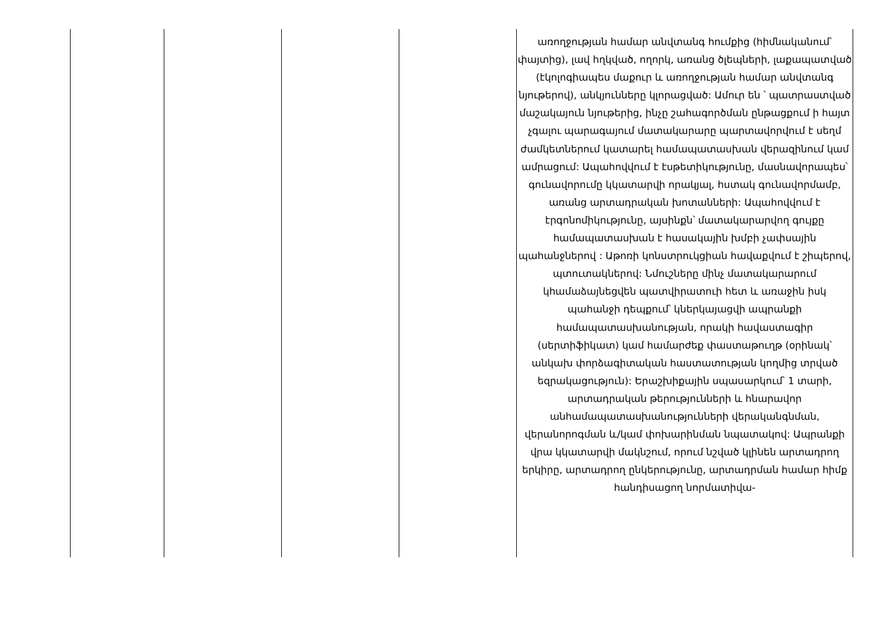| | | | | առողջության համար անվտանգ հումքից (հիմնականում՝ փայտից), լավ հղկված, ողորկ, առանց ծլեպների, լաքապատված (էկոլոգիապես մաքուր և առողջության համար անվտանգ նյութերով), անկյունները կլորացված: Ամուր են ՝ պատրաստված մաշակայուն նյութերից, ինչը շահագործման ընթացքում ի հայտ չգալու պարագայում մատակարարը պարտավորվում է սեղմ ժամկետներում կատարել համապատասխան վերազինում կամ ամրացում: Ապահովվում է էսթետիկությունը, մասնավորապես՝ գունավորումը կկատարվի որակյալ, հստակ գունավորմամբ, առանց արտադրական խոտանների: Ապահովվում է էրգոնոմիկությունը, այսինքն՝ մատակարարվող գույքը համապատասխան է հասակային խմբի չափսային պահանջներով : Աթոռի կոնստրուկցիան հավաքվում է շիպերով, պտուտակներով: Նմուշները մինչ մատակարարում կհամաձայնեցվեն պատվիրատուի հետ և առաջին իսկ պահանջի դեպքում՝ կներկայացվի ապրանքի համապատասխանության, որակի հավաստագիր (սերտիֆիկատ) կամ համարժեք փաստաթուղթ (օրինակ՝ անկախ փորձագիտական հաստատության կողմից տրված եզրակացություն): Երաշխիքային սպասարկում՝ 1 տարի, արտադրական թերությունների և հնարավոր անհամապատասխանությունների վերականգնման, վերանորոգման և/կամ փոխարինման նպատակով: Ապրանքի վրա կկատարվի մակնշում, որում նշված կլինեն արտադրող երկիրը, արտադրող ընկերությունը, արտադրման համար հիմք հանդիսացող նորմատիվա- |